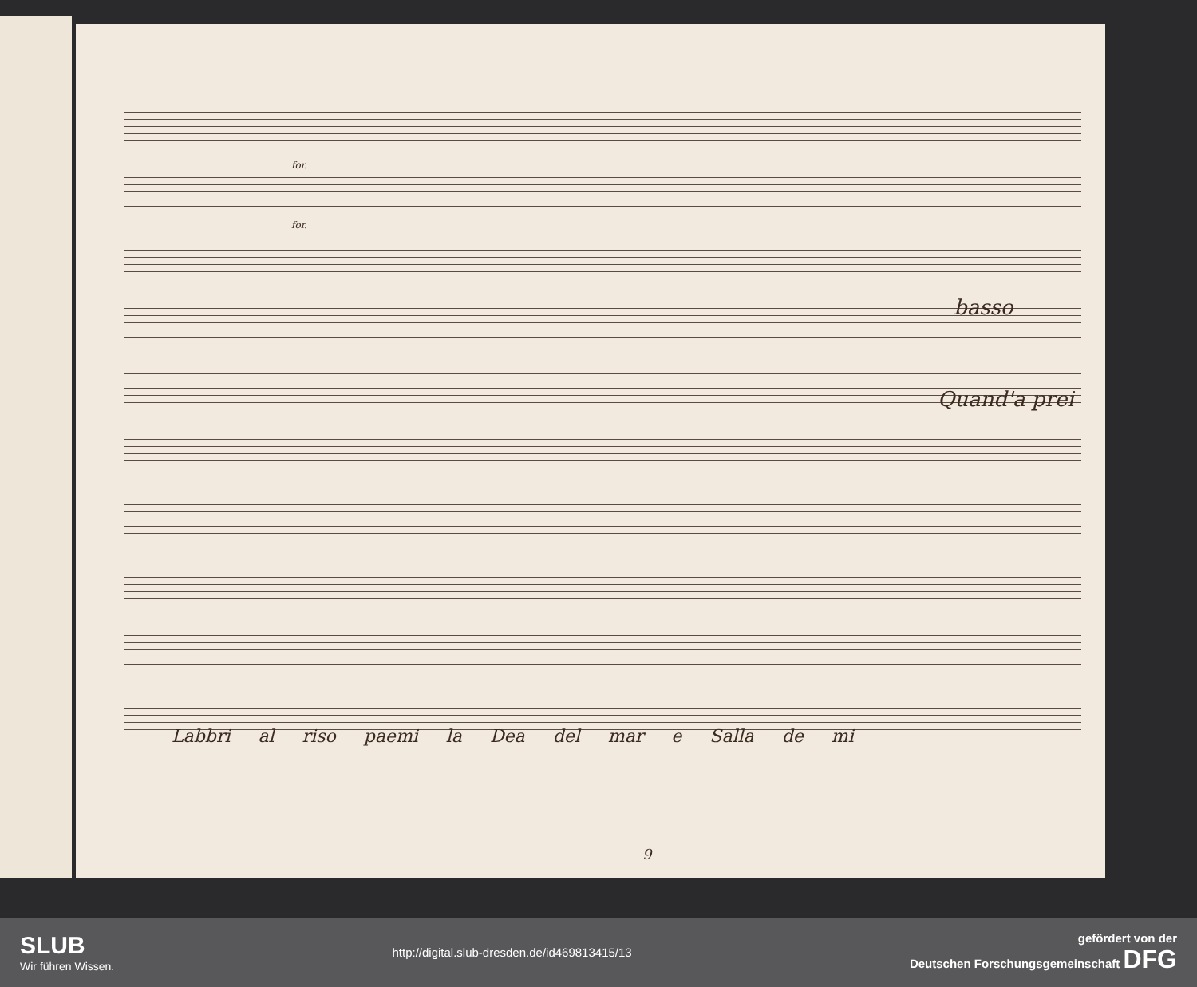for.
for.
basso
Quand'a prei
Labbri al riso paemi la Dea del mar e Salla de mi
9
SLUB
Wir führen Wissen.
http://digital.slub-dresden.de/id469813415/13
gefördert von der
Deutschen Forschungsgemeinschaft DFG